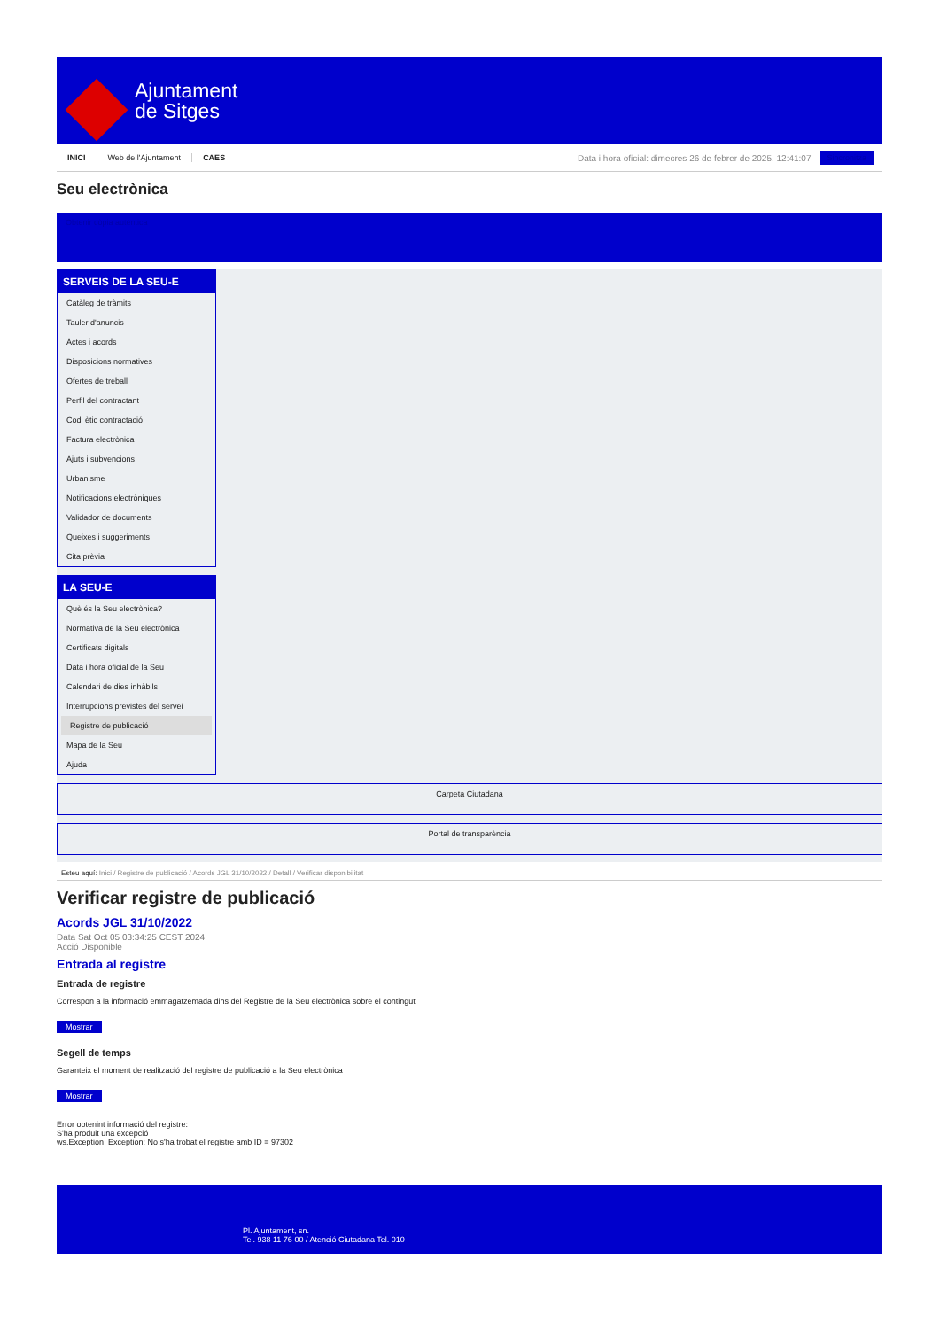Ajuntament
de Sitges
INICI Web de l'Ajuntament CAES Data i hora oficial: dimecres 26 de febrer de 2025, 12:41:07 Sincronitza
Seu electrònica
Obtenir còpia autèntica
SERVEIS DE LA SEU-E
Catàleg de tràmits
Tauler d'anuncis
Actes i acords
Disposicions normatives
Ofertes de treball
Perfil del contractant
Codi ètic contractació
Factura electrònica
Ajuts i subvencions
Urbanisme
Notificacions electròniques
Validador de documents
Queixes i suggeriments
Cita prèvia
LA SEU-E
Què és la Seu electrònica?
Normativa de la Seu electrònica
Certificats digitals
Data i hora oficial de la Seu
Calendari de dies inhàbils
Interrupcions previstes del servei
Registre de publicació
Mapa de la Seu
Ajuda
Carpeta Ciutadana
Portal de transparència
Esteu aquí: Inici / Registre de publicació / Acords JGL 31/10/2022 / Detall / Verificar disponibilitat
Verificar registre de publicació
Acords JGL 31/10/2022
Data Sat Oct 05 03:34:25 CEST 2024
Acció Disponible
Entrada al registre
Entrada de registre
Correspon a la informació emmagatzemada dins del Registre de la Seu electrònica sobre el contingut
Mostrar
Segell de temps
Garanteix el moment de realització del registre de publicació a la Seu electrònica
Mostrar
Error obtenint informació del registre:
S'ha produit una excepció
ws.Exception_Exception: No s'ha trobat el registre amb ID = 97302
Pl. Ajuntament, sn.
Tel. 938 11 76 00 / Atenció Ciutadana Tel. 010